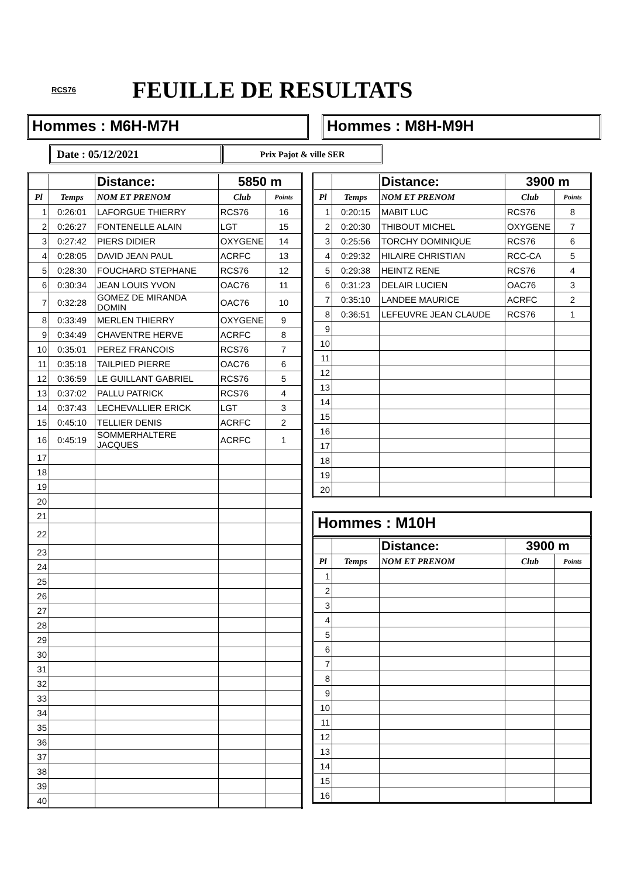RCS76
FEUILLE DE RESULTATS
Hommes : M6H-M7H Hommes : M8H-M9H
Date : 05/12/2021
Prix Pajot & ville SER
| | | Distance: | 5850 m | |
| Pl | Temps | NOM ET PRENOM | Club | Points |
| 1 | 0:26:01 | LAFORGUE THIERRY | RCS76 | 16 |
| 2 | 0:26:27 | FONTENELLE ALAIN | LGT | 15 |
| 3 | 0:27:42 | PIERS DIDIER | OXYGENE | 14 |
| 4 | 0:28:05 | DAVID JEAN PAUL | ACRFC | 13 |
| 5 | 0:28:30 | FOUCHARD STEPHANE | RCS76 | 12 |
| 6 | 0:30:34 | JEAN LOUIS YVON | OAC76 | 11 |
| 7 | 0:32:28 | GOMEZ DE MIRANDA DOMIN | OAC76 | 10 |
| 8 | 0:33:49 | MERLEN THIERRY | OXYGENE | 9 |
| 9 | 0:34:49 | CHAVENTRE HERVE | ACRFC | 8 |
| 10 | 0:35:01 | PEREZ FRANCOIS | RCS76 | 7 |
| 11 | 0:35:18 | TAILPIED PIERRE | OAC76 | 6 |
| 12 | 0:36:59 | LE GUILLANT GABRIEL | RCS76 | 5 |
| 13 | 0:37:02 | PALLU PATRICK | RCS76 | 4 |
| 14 | 0:37:43 | LECHEVALLIER ERICK | LGT | 3 |
| 15 | 0:45:10 | TELLIER DENIS | ACRFC | 2 |
| 16 | 0:45:19 | SOMMERHALTERE JACQUES | ACRFC | 1 |
| 17 | | | | |
| 18 | | | | |
| 19 | | | | |
| 20 | | | | |
| 21 | | | | |
| 22 | | | | |
| 23 | | | | |
| 24 | | | | |
| 25 | | | | |
| 26 | | | | |
| 27 | | | | |
| 28 | | | | |
| 29 | | | | |
| 30 | | | | |
| 31 | | | | |
| 32 | | | | |
| 33 | | | | |
| 34 | | | | |
| 35 | | | | |
| 36 | | | | |
| 37 | | | | |
| 38 | | | | |
| 39 | | | | |
| 40 | | | | |
| | | Distance: | 3900 m | |
| Pl | Temps | NOM ET PRENOM | Club | Points |
| 1 | 0:20:15 | MABIT LUC | RCS76 | 8 |
| 2 | 0:20:30 | THIBOUT MICHEL | OXYGENE | 7 |
| 3 | 0:25:56 | TORCHY DOMINIQUE | RCS76 | 6 |
| 4 | 0:29:32 | HILAIRE CHRISTIAN | RCC-CA | 5 |
| 5 | 0:29:38 | HEINTZ RENE | RCS76 | 4 |
| 6 | 0:31:23 | DELAIR LUCIEN | OAC76 | 3 |
| 7 | 0:35:10 | LANDEE MAURICE | ACRFC | 2 |
| 8 | 0:36:51 | LEFEUVRE JEAN CLAUDE | RCS76 | 1 |
| 9 | | | | |
| 10 | | | | |
| 11 | | | | |
| 12 | | | | |
| 13 | | | | |
| 14 | | | | |
| 15 | | | | |
| 16 | | | | |
| 17 | | | | |
| 18 | | | | |
| 19 | | | | |
| 20 | | | | |
Hommes : M10H
| | | Distance: | 3900 m | |
| Pl | Temps | NOM ET PRENOM | Club | Points |
| 1 | | | | |
| 2 | | | | |
| 3 | | | | |
| 4 | | | | |
| 5 | | | | |
| 6 | | | | |
| 7 | | | | |
| 8 | | | | |
| 9 | | | | |
| 10 | | | | |
| 11 | | | | |
| 12 | | | | |
| 13 | | | | |
| 14 | | | | |
| 15 | | | | |
| 16 | | | | |